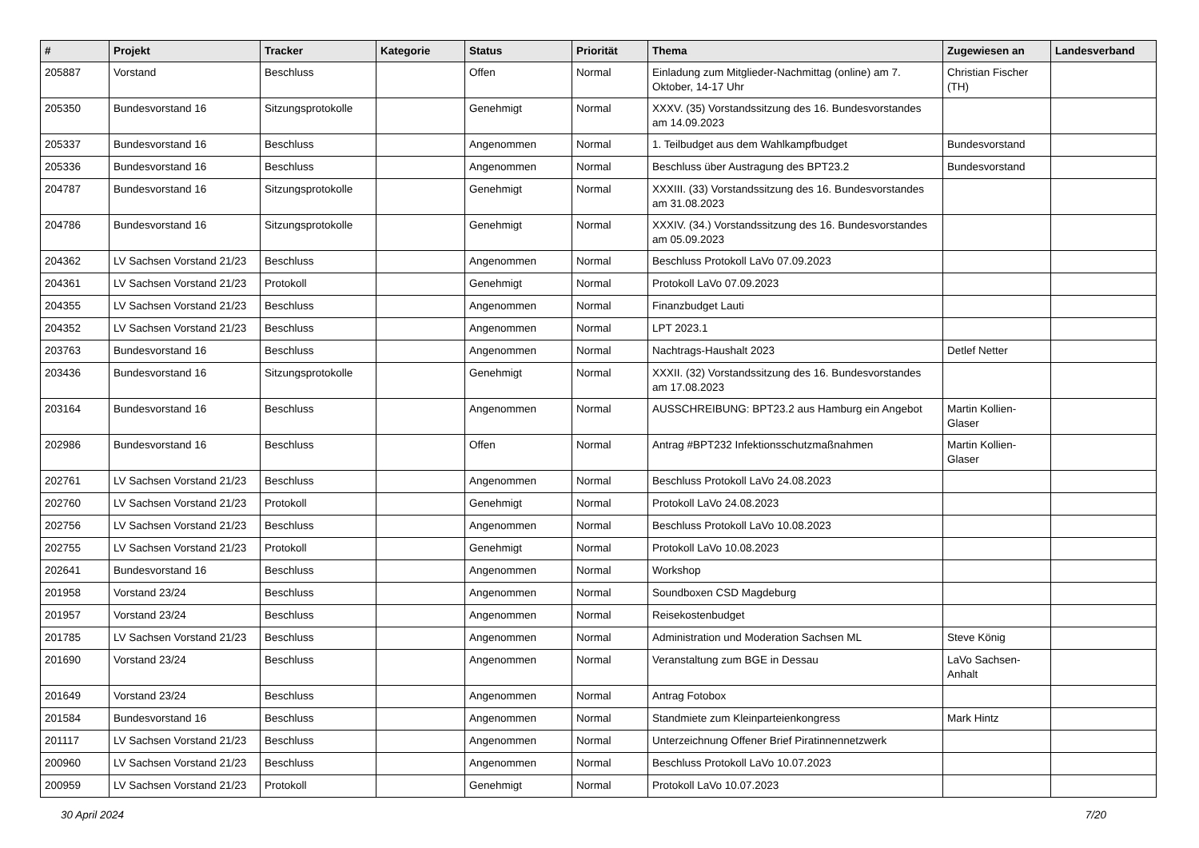| # | Projekt | Tracker | Kategorie | Status | Priorität | Thema | Zugewiesen an | Landesverband |
| --- | --- | --- | --- | --- | --- | --- | --- | --- |
| 205887 | Vorstand | Beschluss | | Offen | Normal | Einladung zum Mitglieder-Nachmittag (online) am 7. Oktober, 14-17 Uhr | Christian Fischer (TH) | |
| 205350 | Bundesvorstand 16 | Sitzungsprotokolle | | Genehmigt | Normal | XXXV. (35) Vorstandssitzung des 16. Bundesvorstandes am 14.09.2023 | | |
| 205337 | Bundesvorstand 16 | Beschluss | | Angenommen | Normal | 1. Teilbudget aus dem Wahlkampfbudget | Bundesvorstand | |
| 205336 | Bundesvorstand 16 | Beschluss | | Angenommen | Normal | Beschluss über Austragung des BPT23.2 | Bundesvorstand | |
| 204787 | Bundesvorstand 16 | Sitzungsprotokolle | | Genehmigt | Normal | XXXIII. (33) Vorstandssitzung des 16. Bundesvorstandes am 31.08.2023 | | |
| 204786 | Bundesvorstand 16 | Sitzungsprotokolle | | Genehmigt | Normal | XXXIV. (34.) Vorstandssitzung des 16. Bundesvorstandes am 05.09.2023 | | |
| 204362 | LV Sachsen Vorstand 21/23 | Beschluss | | Angenommen | Normal | Beschluss Protokoll LaVo 07.09.2023 | | |
| 204361 | LV Sachsen Vorstand 21/23 | Protokoll | | Genehmigt | Normal | Protokoll LaVo 07.09.2023 | | |
| 204355 | LV Sachsen Vorstand 21/23 | Beschluss | | Angenommen | Normal | Finanzbudget Lauti | | |
| 204352 | LV Sachsen Vorstand 21/23 | Beschluss | | Angenommen | Normal | LPT 2023.1 | | |
| 203763 | Bundesvorstand 16 | Beschluss | | Angenommen | Normal | Nachtrags-Haushalt 2023 | Detlef Netter | |
| 203436 | Bundesvorstand 16 | Sitzungsprotokolle | | Genehmigt | Normal | XXXII. (32) Vorstandssitzung des 16. Bundesvorstandes am 17.08.2023 | | |
| 203164 | Bundesvorstand 16 | Beschluss | | Angenommen | Normal | AUSSCHREIBUNG: BPT23.2 aus Hamburg ein Angebot | Martin Kollien-Glaser | |
| 202986 | Bundesvorstand 16 | Beschluss | | Offen | Normal | Antrag #BPT232 Infektionsschutzmaßnahmen | Martin Kollien-Glaser | |
| 202761 | LV Sachsen Vorstand 21/23 | Beschluss | | Angenommen | Normal | Beschluss Protokoll LaVo 24.08.2023 | | |
| 202760 | LV Sachsen Vorstand 21/23 | Protokoll | | Genehmigt | Normal | Protokoll LaVo 24.08.2023 | | |
| 202756 | LV Sachsen Vorstand 21/23 | Beschluss | | Angenommen | Normal | Beschluss Protokoll LaVo 10.08.2023 | | |
| 202755 | LV Sachsen Vorstand 21/23 | Protokoll | | Genehmigt | Normal | Protokoll LaVo 10.08.2023 | | |
| 202641 | Bundesvorstand 16 | Beschluss | | Angenommen | Normal | Workshop | | |
| 201958 | Vorstand 23/24 | Beschluss | | Angenommen | Normal | Soundboxen CSD Magdeburg | | |
| 201957 | Vorstand 23/24 | Beschluss | | Angenommen | Normal | Reisekostenbudget | | |
| 201785 | LV Sachsen Vorstand 21/23 | Beschluss | | Angenommen | Normal | Administration und Moderation Sachsen ML | Steve König | |
| 201690 | Vorstand 23/24 | Beschluss | | Angenommen | Normal | Veranstaltung zum BGE in Dessau | LaVo Sachsen-Anhalt | |
| 201649 | Vorstand 23/24 | Beschluss | | Angenommen | Normal | Antrag Fotobox | | |
| 201584 | Bundesvorstand 16 | Beschluss | | Angenommen | Normal | Standmiete zum Kleinparteienkongress | Mark Hintz | |
| 201117 | LV Sachsen Vorstand 21/23 | Beschluss | | Angenommen | Normal | Unterzeichnung Offener Brief Piratinnennetzwerk | | |
| 200960 | LV Sachsen Vorstand 21/23 | Beschluss | | Angenommen | Normal | Beschluss Protokoll LaVo 10.07.2023 | | |
| 200959 | LV Sachsen Vorstand 21/23 | Protokoll | | Genehmigt | Normal | Protokoll LaVo 10.07.2023 | | |
30 April 2024 7/20